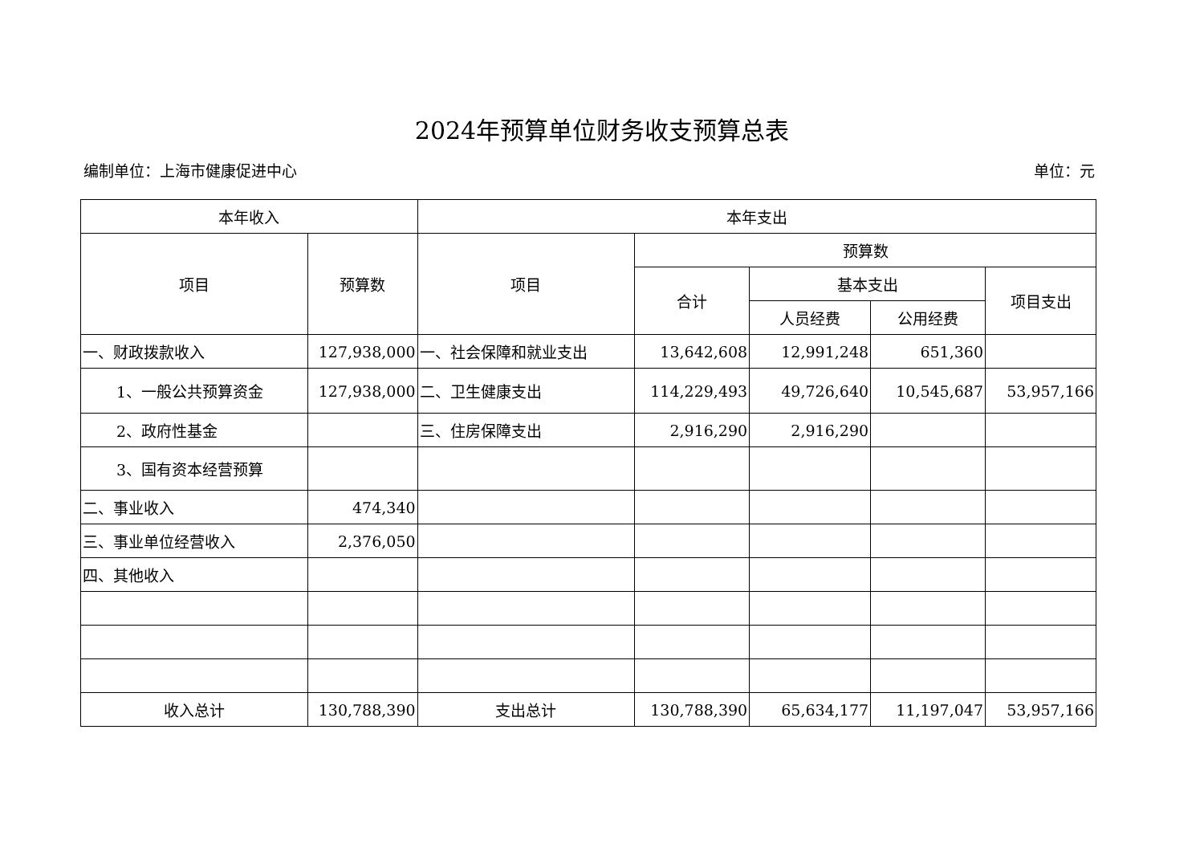2024年预算单位财务收支预算总表
编制单位：上海市健康促进中心 单位：元
| 本年收入 | | 本年支出 | | | | |
| --- | --- | --- | --- | --- | --- | --- |
| 项目 | 预算数 | 项目 | 预算数 | | | |
| | | | 合计 | 基本支出 | | 项目支出 |
| | | | | 人员经费 | 公用经费 | |
| 一、财政拨款收入 | 127,938,000 | 一、社会保障和就业支出 | 13,642,608 | 12,991,248 | 651,360 | |
| 1、一般公共预算资金 | 127,938,000 | 二、卫生健康支出 | 114,229,493 | 49,726,640 | 10,545,687 | 53,957,166 |
| 2、政府性基金 | | 三、住房保障支出 | 2,916,290 | 2,916,290 | | |
| 3、国有资本经营预算 | | | | | | |
| 二、事业收入 | 474,340 | | | | | |
| 三、事业单位经营收入 | 2,376,050 | | | | | |
| 四、其他收入 | | | | | | |
| 收入总计 | 130,788,390 | 支出总计 | 130,788,390 | 65,634,177 | 11,197,047 | 53,957,166 |